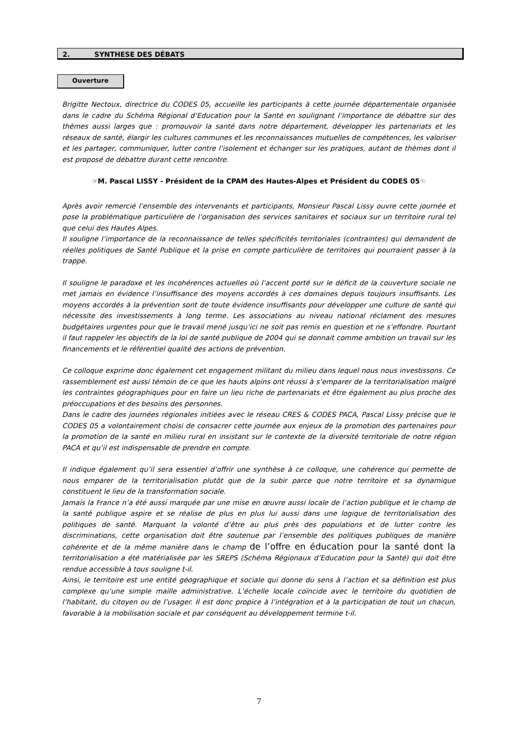2. SYNTHESE DES DÉBATS
Ouverture
Brigitte Nectoux, directrice du CODES 05, accueille les participants à cette journée départementale organisée dans le cadre du Schéma Régional d’Education pour la Santé en soulignant l’importance de débattre sur des thèmes aussi larges que : promouvoir la santé dans notre département, développer les partenariats et les réseaux de santé, élargir les cultures communes et les reconnaissances mutuelles de compétences, les valoriser et les partager, communiquer, lutter contre l’isolement et échanger sur les pratiques, autant de thèmes dont il est proposé de débattre durant cette rencontre.
☞M. Pascal LISSY - Président de la CPAM des Hautes-Alpes et Président du CODES 05☜
Après avoir remercié l’ensemble des intervenants et participants, Monsieur Pascal Lissy ouvre cette journée et pose la problématique particulière de l’organisation des services sanitaires et sociaux sur un territoire rural tel que celui des Hautes Alpes.
Il souligne l’importance de la reconnaissance de telles spécificités territoriales (contraintes) qui demandent de réelles politiques de Santé Publique et la prise en compte particulière de territoires qui pourraient passer à la trappe.
Il souligne le paradoxe et les incohérences actuelles où l’accent porté sur le déficit de la couverture sociale ne met jamais en évidence l’insuffisance des moyens accordés à ces domaines depuis toujours insuffisants. Les moyens accordés à la prévention sont de toute évidence insuffisants pour développer une culture de santé qui nécessite des investissements à long terme. Les associations au niveau national réclament des mesures budgétaires urgentes pour que le travail mené jusqu’ici ne soit pas remis en question et ne s’effondre. Pourtant il faut rappeler les objectifs de la loi de santé publique de 2004 qui se donnait comme ambition un travail sur les financements et le référentiel qualité des actions de prévention.
Ce colloque exprime donc également cet engagement militant du milieu dans lequel nous nous investissons. Ce rassemblement est aussi témoin de ce que les hauts alpins ont réussi à s’emparer de la territorialisation malgré les contraintes géographiques pour en faire un lieu riche de partenariats et être également au plus proche des préoccupations et des besoins des personnes.
Dans le cadre des journées régionales initiées avec le réseau CRES & CODES PACA, Pascal Lissy précise que le CODES 05 a volontairement choisi de consacrer cette journée aux enjeux de la promotion des partenaires pour la promotion de la santé en milieu rural en insistant sur le contexte de la diversité territoriale de notre région PACA et qu’il est indispensable de prendre en compte.
Il indique également qu’il sera essentiel d’offrir une synthèse à ce colloque, une cohérence qui permette de nous emparer de la territorialisation plutôt que de la subir parce que notre territoire et sa dynamique constituent le lieu de la transformation sociale.
Jamais la France n’a été aussi marquée par une mise en œuvre aussi locale de l’action publique et le champ de la santé publique aspire et se réalise de plus en plus lui aussi dans une logique de territorialisation des politiques de santé. Marquant la volonté d’être au plus près des populations et de lutter contre les discriminations, cette organisation doit être soutenue par l’ensemble des politiques publiques de manière cohérente et de la même manière dans le champ de l’offre en éducation pour la santé dont la territorialisation a été matérialisée par les SREPS (Schéma Régionaux d’Education pour la Santé) qui doit être rendue accessible à tous souligne t-il.
Ainsi, le territoire est une entité géographique et sociale qui donne du sens à l’action et sa définition est plus complexe qu’une simple maille administrative. L’échelle locale coïncide avec le territoire du quotidien de l’habitant, du citoyen ou de l’usager. Il est donc propice à l’intégration et à la participation de tout un chacun, favorable à la mobilisation sociale et par conséquent au développement termine t-il.
7